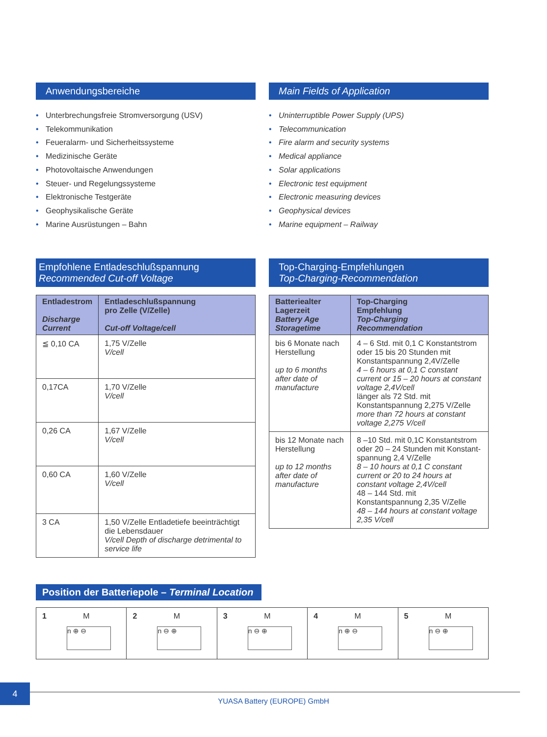Anwendungsbereiche
• Unterbrechungsfreie Stromversorgung (USV)
• Telekommunikation
• Feueralarm- und Sicherheitssysteme
• Medizinische Geräte
• Photovoltaische Anwendungen
• Steuer- und Regelungssysteme
• Elektronische Testgeräte
• Geophysikalische Geräte
• Marine Ausrüstungen – Bahn
Main Fields of Application
• Uninterruptible Power Supply (UPS)
• Telecommunication
• Fire alarm and security systems
• Medical appliance
• Solar applications
• Electronic test equipment
• Electronic measuring devices
• Geophysical devices
• Marine equipment – Railway
Empfohlene Entladeschlußspannung
Recommended Cut-off Voltage
| Entladestrom Discharge Current | Entladeschlußspannung pro Zelle (V/Zelle) Cut-off Voltage/cell |
| --- | --- |
| ≦ 0,10 CA | 1,75 V/Zelle V/cell |
| 0,17CA | 1,70 V/Zelle V/cell |
| 0,26 CA | 1,67 V/Zelle V/cell |
| 0,60 CA | 1,60 V/Zelle V/cell |
| 3 CA | 1,50 V/Zelle Entladetiefe beeinträchtigt die Lebensdauer V/cell Depth of discharge detrimental to service life |
Top-Charging-Empfehlungen
Top-Charging-Recommendation
| Batteriealter Lagerzeit Battery Age Storagetime | Top-Charging Empfehlung Top-Charging Recommendation |
| --- | --- |
| bis 6 Monate nach Herstellung up to 6 months after date of manufacture | 4 – 6 Std. mit 0,1 C Konstantstrom oder 15 bis 20 Stunden mit Konstantspannung 2,4V/Zelle 4 – 6 hours at 0,1 C constant current or 15 – 20 hours at constant voltage 2,4V/cell länger als 72 Std. mit Konstantspannung 2,275 V/Zelle more than 72 hours at constant voltage 2,275 V/cell |
| bis 12 Monate nach Herstellung up to 12 months after date of manufacture | 8 –10 Std. mit 0,1C Konstantstrom oder 20 – 24 Stunden mit Konstant-spannung 2,4 V/Zelle 8 – 10 hours at 0,1 C constant current or 20 to 24 hours at constant voltage 2,4V/cell 48 – 144 Std. mit Konstantspannung 2,35 V/Zelle 48 – 144 hours at constant voltage 2,35 V/cell |
Position der Batteriepole – Terminal Location
| 1 M n ⊕ ⊖ | 2 M n ⊖ ⊕ | 3 M n ⊖ ⊕ | 4 M n ⊕ ⊖ | 5 M n ⊖ ⊕ |
4
YUASA Battery (EUROPE) GmbH